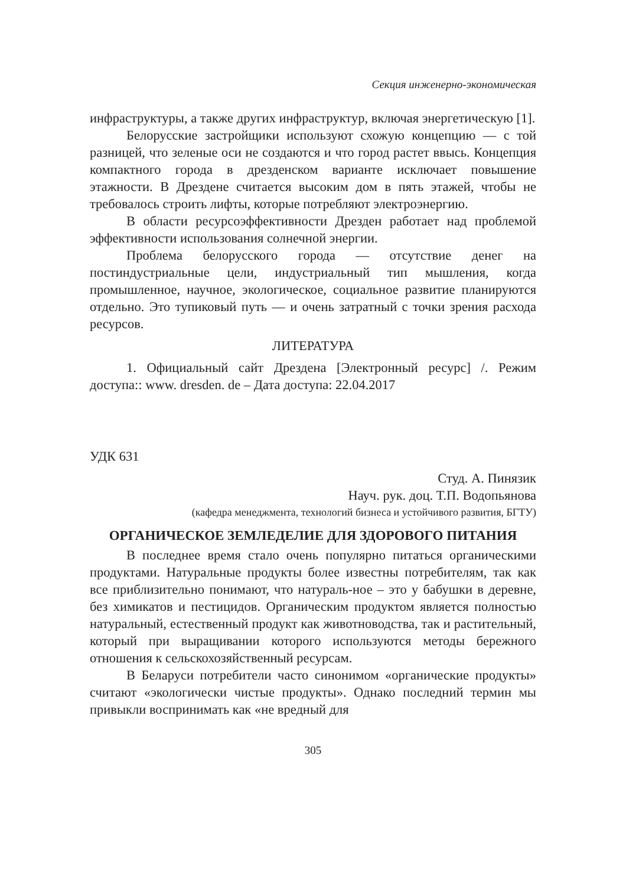Секция инженерно-экономическая
инфраструктуры, а также других инфраструктур, включая энергетическую [1].
Белорусские застройщики используют схожую концепцию — с той разницей, что зеленые оси не создаются и что город растет ввысь. Концепция компактного города в дрезденском варианте исключает повышение этажности. В Дрездене считается высоким дом в пять этажей, чтобы не требовалось строить лифты, которые потребляют электроэнергию.
В области ресурсоэффективности Дрезден работает над проблемой эффективности использования солнечной энергии.
Проблема белорусского города — отсутствие денег на постиндустриальные цели, индустриальный тип мышления, когда промышленное, научное, экологическое, социальное развитие планируются отдельно. Это тупиковый путь — и очень затратный с точки зрения расхода ресурсов.
ЛИТЕРАТУРА
1. Официальный сайт Дрездена [Электронный ресурс] /. Режим доступа:: www. dresden. de – Дата доступа: 22.04.2017
УДК 631
Студ. А. Пинязик
Науч. рук. доц. Т.П. Водопьянова
(кафедра менеджмента, технологий бизнеса и устойчивого развития, БГТУ)
ОРГАНИЧЕСКОЕ ЗЕМЛЕДЕЛИЕ ДЛЯ ЗДОРОВОГО ПИТАНИЯ
В последнее время стало очень популярно питаться органическими продуктами. Натуральные продукты более известны потребителям, так как все приблизительно понимают, что натураль-ное – это у бабушки в деревне, без химикатов и пестицидов. Органическим продуктом является полностью натуральный, естественный продукт как животноводства, так и растительный, который при выращивании которого используются методы бережного отношения к сельскохозяйственный ресурсам.
В Беларуси потребители часто синонимом «органические продукты» считают «экологически чистые продукты». Однако последний термин мы привыкли воспринимать как «не вредный для
305